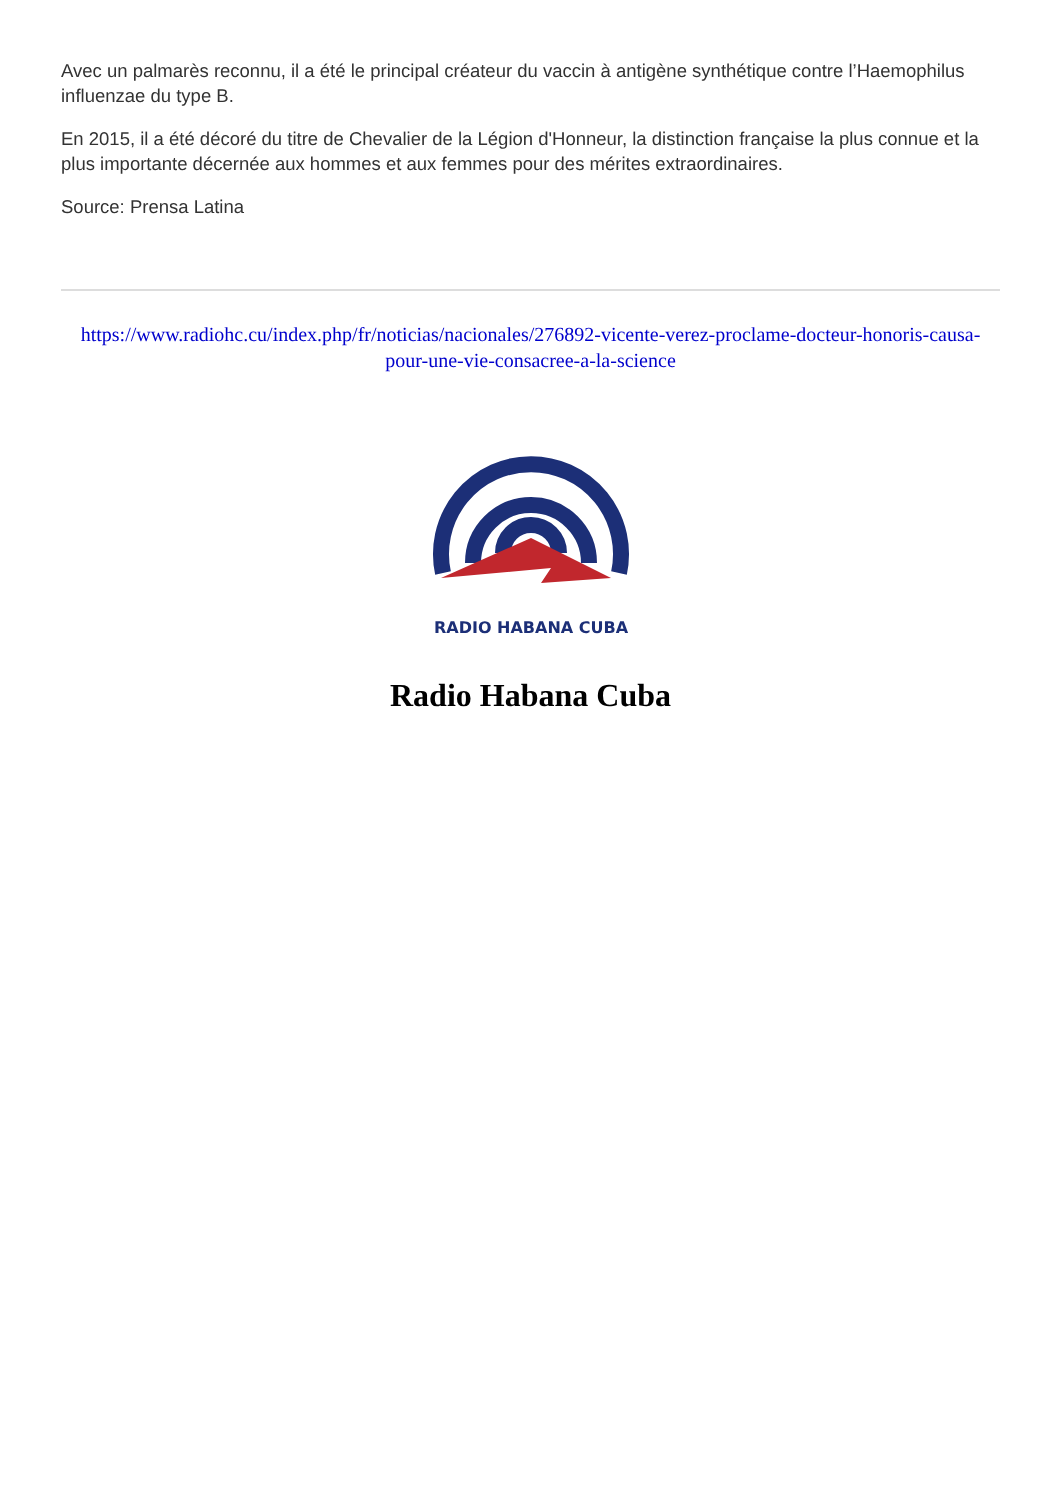Avec un palmarès reconnu, il a été le principal créateur du vaccin à antigène synthétique contre l’Haemophilus influenzae du type B.
En 2015, il a été décoré du titre de Chevalier de la Légion d'Honneur, la distinction française la plus connue et la plus importante décernée aux hommes et aux femmes pour des mérites extraordinaires.
Source: Prensa Latina
https://www.radiohc.cu/index.php/fr/noticias/nacionales/276892-vicente-verez-proclame-docteur-honoris-causa-pour-une-vie-consacree-a-la-science
RADIO HABANA CUBA
Radio Habana Cuba